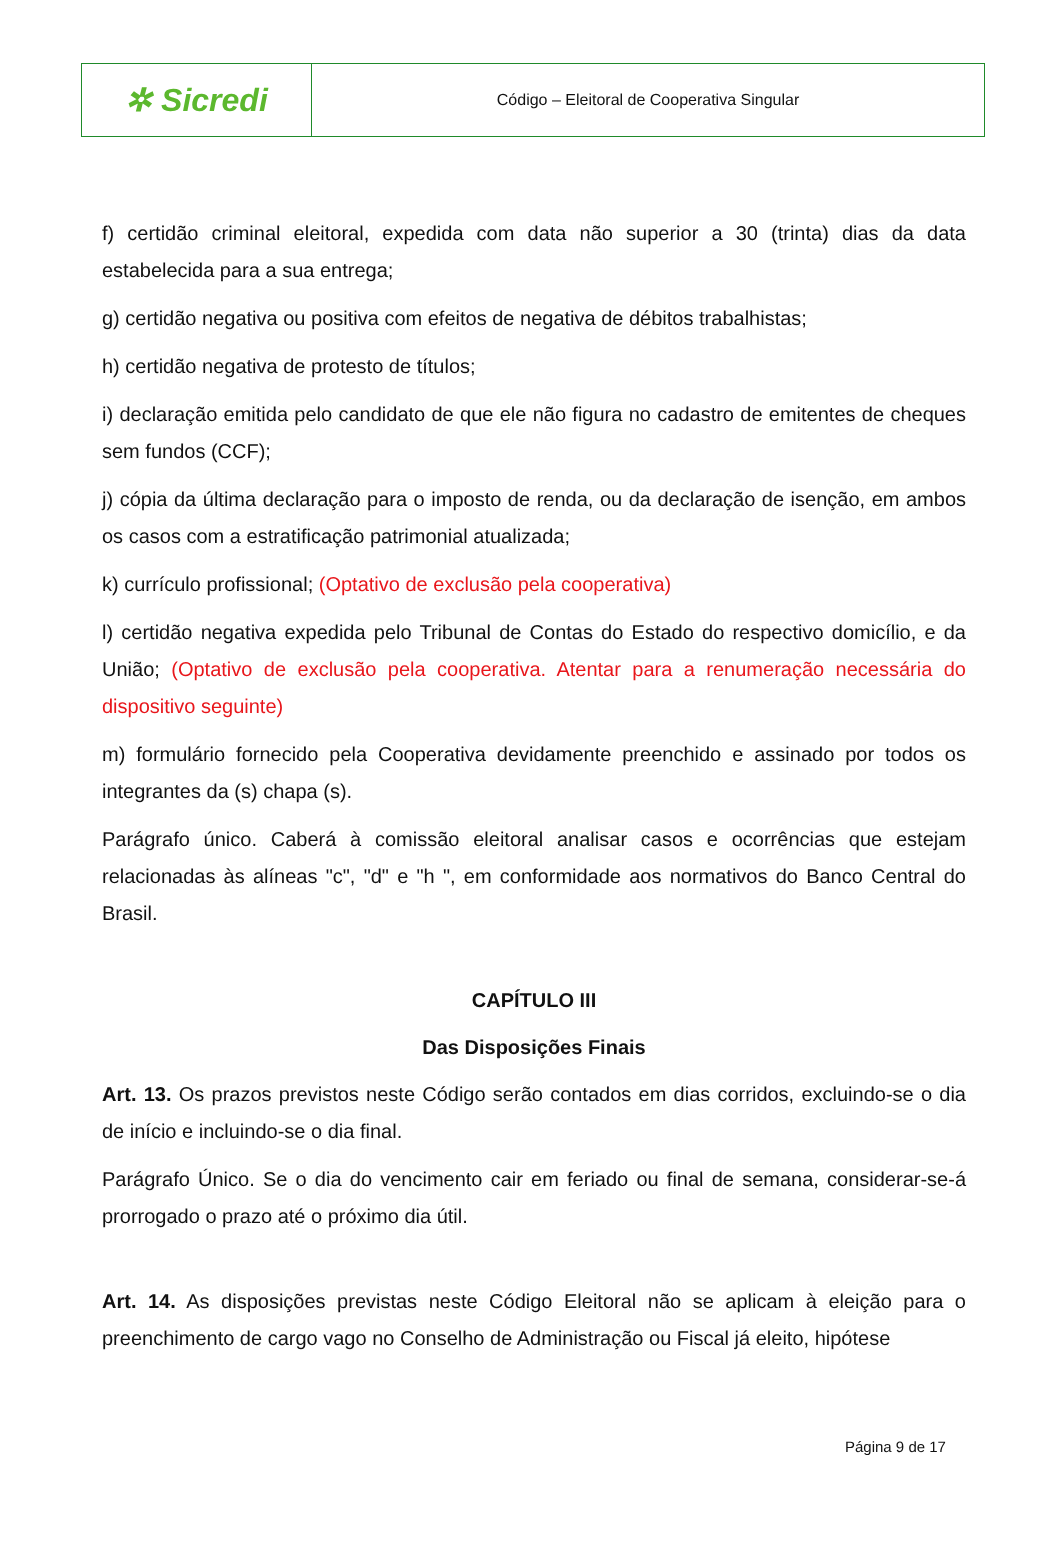| ✲ Sicredi | Código – Eleitoral de Cooperativa Singular |
f) certidão criminal eleitoral, expedida com data não superior a 30 (trinta) dias da data estabelecida para a sua entrega;
g) certidão negativa ou positiva com efeitos de negativa de débitos trabalhistas;
h) certidão negativa de protesto de títulos;
i) declaração emitida pelo candidato de que ele não figura no cadastro de emitentes de cheques sem fundos (CCF);
j) cópia da última declaração para o imposto de renda, ou da declaração de isenção, em ambos os casos com a estratificação patrimonial atualizada;
k) currículo profissional; (Optativo de exclusão pela cooperativa)
l) certidão negativa expedida pelo Tribunal de Contas do Estado do respectivo domicílio, e da União; (Optativo de exclusão pela cooperativa. Atentar para a renumeração necessária do dispositivo seguinte)
m) formulário fornecido pela Cooperativa devidamente preenchido e assinado por todos os integrantes da (s) chapa (s).
Parágrafo único. Caberá à comissão eleitoral analisar casos e ocorrências que estejam relacionadas às alíneas "c", "d" e "h ", em conformidade aos normativos do Banco Central do Brasil.
CAPÍTULO III
Das Disposições Finais
Art. 13. Os prazos previstos neste Código serão contados em dias corridos, excluindo-se o dia de início e incluindo-se o dia final.
Parágrafo Único. Se o dia do vencimento cair em feriado ou final de semana, considerar-se-á prorrogado o prazo até o próximo dia útil.
Art. 14. As disposições previstas neste Código Eleitoral não se aplicam à eleição para o preenchimento de cargo vago no Conselho de Administração ou Fiscal já eleito, hipótese
Página 9 de 17